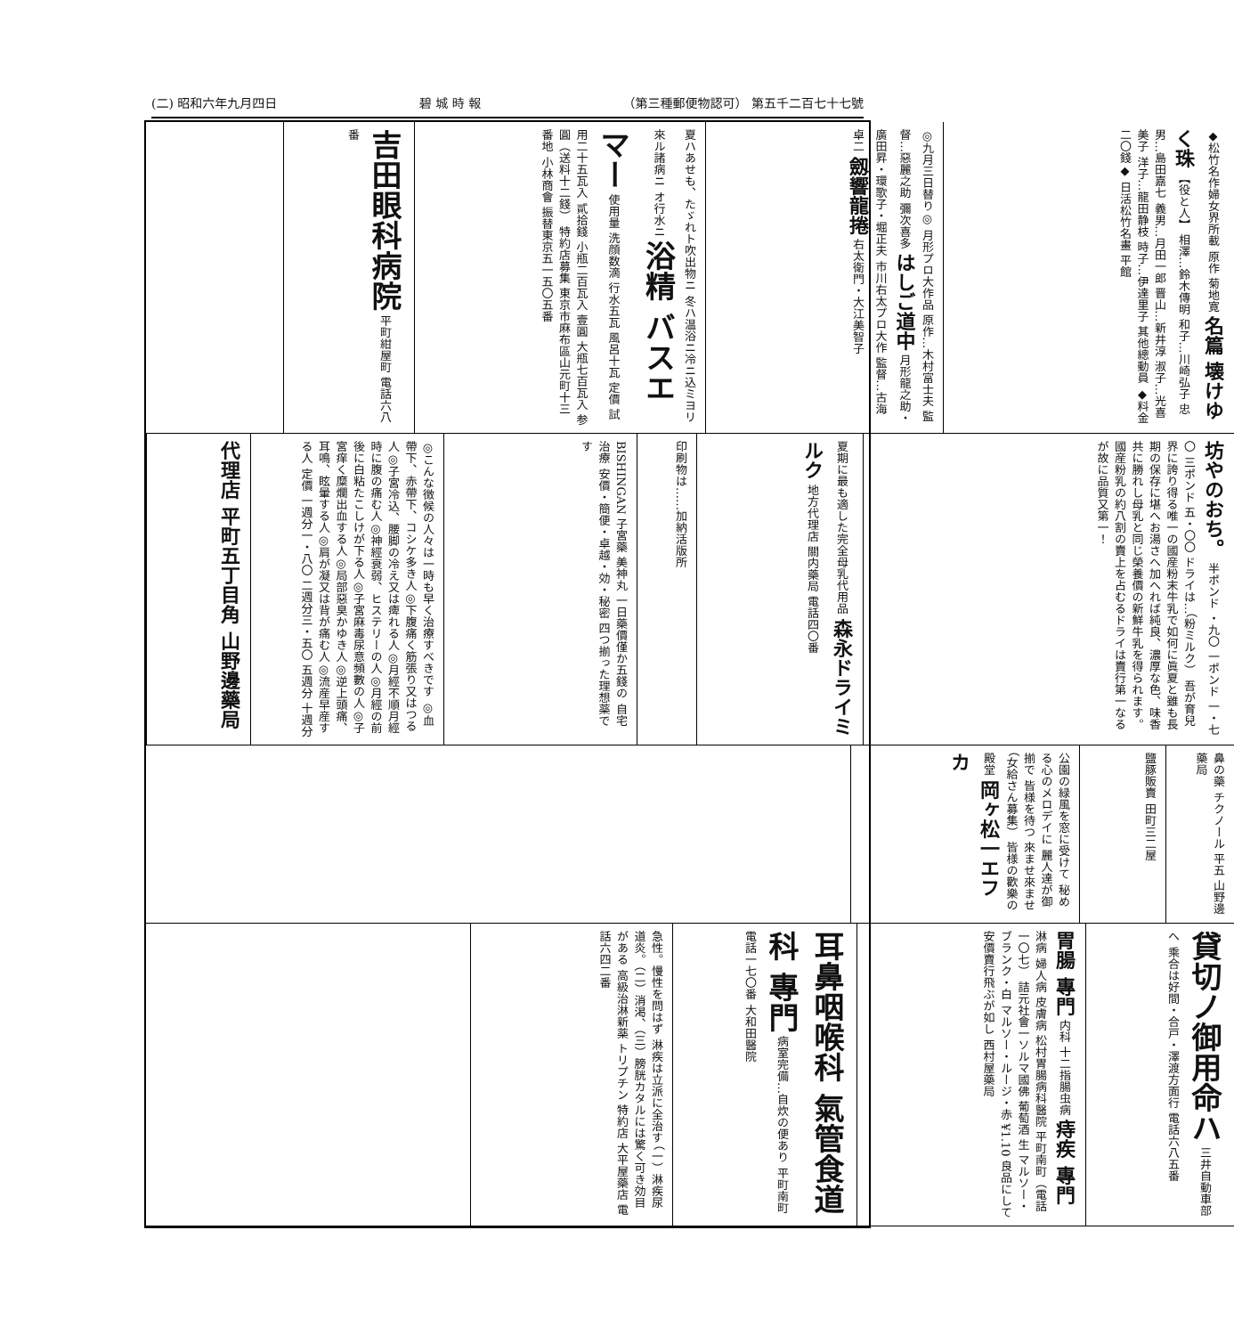(二) 昭和六年九月四日 碧 城 時 報 （第三種郵便物認可） 第五千二百七十七號
◆松竹名作婦女界所載 原作 菊地寛 名篇 壊けゆく珠 【役と人】 相澤…鈴木傳明 和子…川崎弘子 忠男…島田嘉七 義男…月田一郎 晋山…新井淳 淑子…光喜美子 洋子…龍田静枝 時子…伊達里子 其他總動員 ◆料金二〇錢◆ 日活松竹名畫 平館
◎九月三日替り◎ 月形プロ大作品 原作…木村富士夫 監督…惡麗之助 彌次喜多 はしご道中 月形龍之助・廣田昇・環歌子・堀正夫 市川右太プロ大作 監督…古海卓二 劔響龍捲 右太衛門・大江美智子
夏ハあせも、たゞれト吹出物ニ 冬ハ温浴ニ冷ニ込ミヨリ來ル諸病ニ オ行水ニ 浴精 バスエマー 使用量 洗顔数滴 行水五瓦 風呂十瓦 定價 試用二十五瓦入 貳拾錢 小瓶二百瓦入 壹圓 大瓶七百瓦入 参圓（送料十二錢） 特約店募集 東京市麻布區山元町十三番地 小林商會 振替東京五一五〇五番
吉田眼科病院 平町紺屋町 電話六八番
坊やのおち。 半ポンド ・九〇 一ポンド 一・七〇 三ポンド 五・〇〇 ドライは…（粉ミルク） 吾が育兒界に誇り得る唯一の國産粉末牛乳で如何に眞夏と雖も長期の保存に堪へお湯さへ加へれば純良、濃厚な色、味香共に勝れし母乳と同じ榮養價の新鮮牛乳を得られます。 國産粉乳の約八割の賣上を占むるドライは賣行第一なるが故に品質又第一！
夏期に最も適した完全母乳代用品 森永ドライミルク 地方代理店 關内藥局 電話四〇番
印刷物は……加納活版所
BISHINGAN 子宮藥 美神丸 一日藥價僅か五錢の 自宅治療 安價・簡便・卓越・効・秘密 四つ揃った理想薬です
◎こんな徴候の人々は一時も早く治療すべきです ◎血帶下、赤帶下、コシケ多き人◎下腹痛く筋張り又はつる人◎子宮冷込、腰脚の冷え又は痺れる人◎月經不順月經時に腹の痛む人◎神經衰弱、ヒステリーの人◎月經の前後に白粘たこしけが下る人◎子宮麻毒尿意頻數の人◎子宮痒く糜爛出血する人◎局部惡臭かゆき人◎逆上頭痛、耳鳴、眩暈する人◎肩が凝又は背が痛む人◎流産早産する人 定價 一週分一・八〇 二週分三・五〇 五週分 十週分
代理店 平町五丁目角 山野邊藥局
鼻の藥 チクノール 平五 山野邊藥局
鹽豚販賣 田町三二屋
公園の緑風を窓に受けて 秘める心のメロデイに 麗人達が御揃で 皆様を待つ 來ませ來ませ （女給さん募集） 皆様の歡樂の殿堂 岡ヶ松一エフカ
貸切ノ御用命ハ 三井自動車部へ 乘合は好間・合戸・澤渡方面行 電話六八五番
胃腸 專門 内科 十二指腸虫病 痔疾 專門 淋病 婦人病 皮膚病 松村胃腸病科醫院 平町南町（電話一〇七） 詰元社會一ソルマ國佛 葡萄酒 生 マルソー・ブランク・白 マルソー・ルージ・赤 ¥1.10 良品にして安價賣行飛ぶが如し 西村屋藥局
耳鼻咽喉科 氣管食道科 專門 病室完備…自炊の便あり 平町南町 電話一七〇番 大和田醫院
急性。慢性を問はず 淋疾は立派に全治す （一）淋疾尿道炎。（二）消渇、（三）膀胱カタルには驚く可き効目がある 高級治淋新薬 トリプチン 特約店 大平屋藥店 電話六四二番